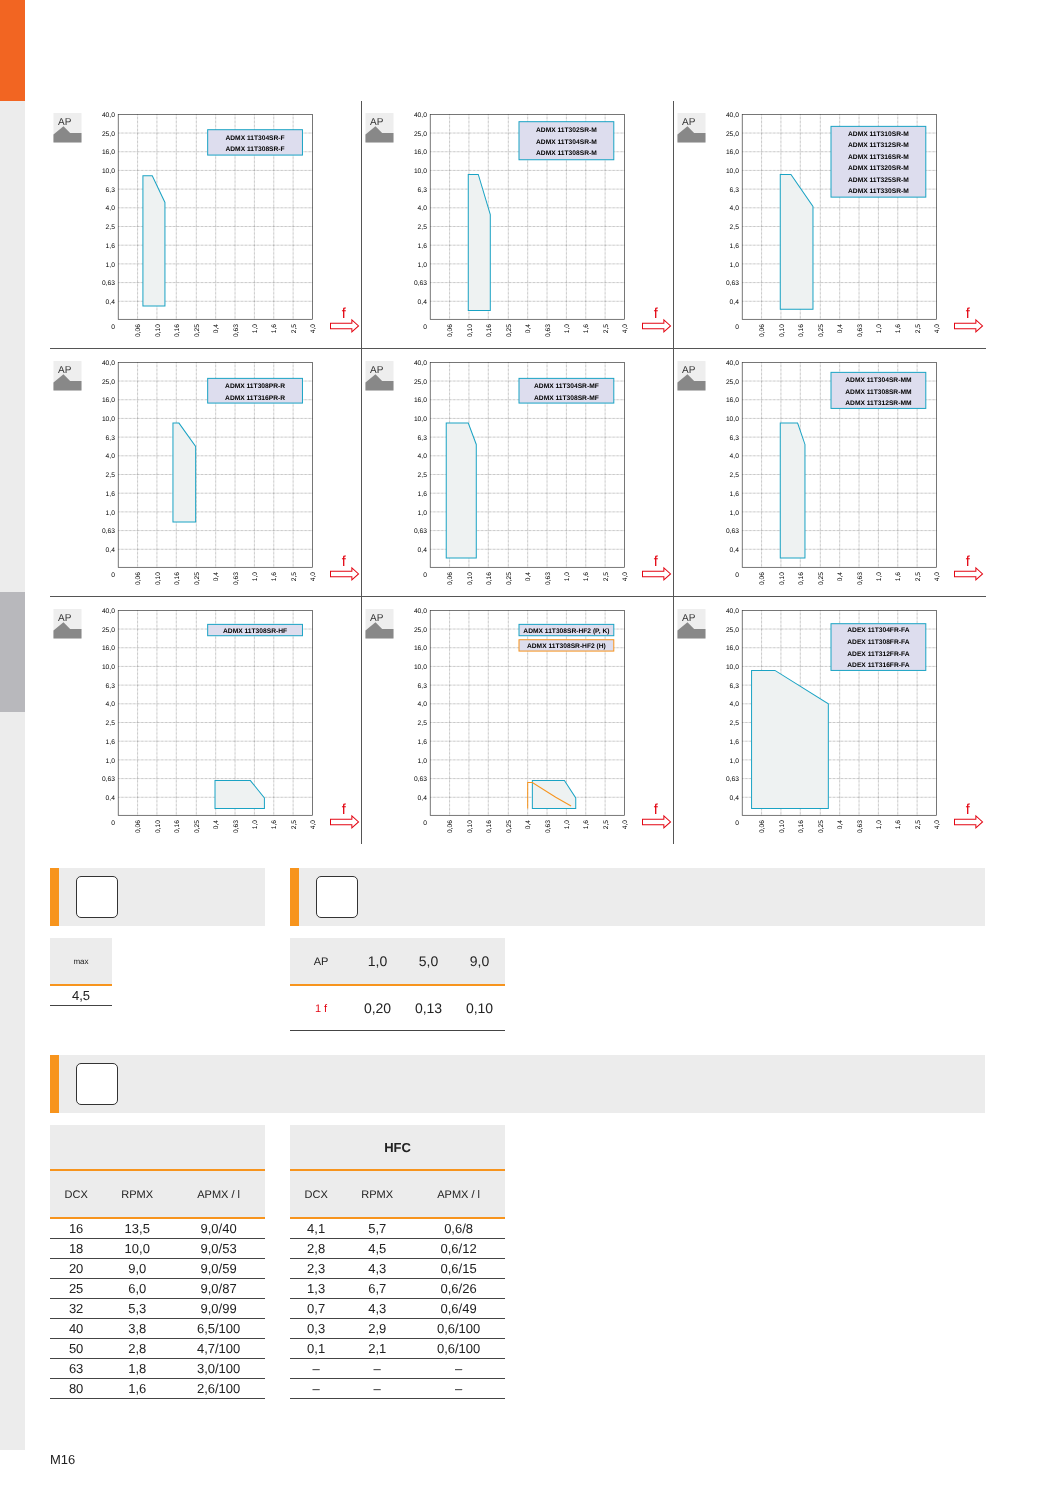AP
ADMX 11T304SR-F
ADMX 11T308SR-F
40,0
25,0
16,0
10,0
6,3
4,0
2,5
1,6
1,0
0,63
0,4
0
0,06
0,10
0,16
0,25
0,4
0,63
1,0
1,6
2,5
4,0
f
AP
ADMX 11T302SR-M
ADMX 11T304SR-M
ADMX 11T308SR-M
40,0
25,0
16,0
10,0
6,3
4,0
2,5
1,6
1,0
0,63
0,4
0
0,06
0,10
0,16
0,25
0,4
0,63
1,0
1,6
2,5
4,0
f
AP
ADMX 11T310SR-M
ADMX 11T312SR-M
ADMX 11T316SR-M
ADMX 11T320SR-M
ADMX 11T325SR-M
ADMX 11T330SR-M
40,0
25,0
16,0
10,0
6,3
4,0
2,5
1,6
1,0
0,63
0,4
0
0,06
0,10
0,16
0,25
0,4
0,63
1,0
1,6
2,5
4,0
f
AP
ADMX 11T308PR-R
ADMX 11T316PR-R
40,0
25,0
16,0
10,0
6,3
4,0
2,5
1,6
1,0
0,63
0,4
0
0,06
0,10
0,16
0,25
0,4
0,63
1,0
1,6
2,5
4,0
f
AP
ADMX 11T304SR-MF
ADMX 11T308SR-MF
40,0
25,0
16,0
10,0
6,3
4,0
2,5
1,6
1,0
0,63
0,4
0
0,06
0,10
0,16
0,25
0,4
0,63
1,0
1,6
2,5
4,0
f
AP
ADMX 11T304SR-MM
ADMX 11T308SR-MM
ADMX 11T312SR-MM
40,0
25,0
16,0
10,0
6,3
4,0
2,5
1,6
1,0
0,63
0,4
0
0,06
0,10
0,16
0,25
0,4
0,63
1,0
1,6
2,5
4,0
f
AP
ADMX 11T308SR-HF
40,0
25,0
16,0
10,0
6,3
4,0
2,5
1,6
1,0
0,63
0,4
0
0,06
0,10
0,16
0,25
0,4
0,63
1,0
1,6
2,5
4,0
f
AP
ADMX 11T308SR-HF2 (P, K)
ADMX 11T308SR-HF2 (H)
40,0
25,0
16,0
10,0
6,3
4,0
2,5
1,6
1,0
0,63
0,4
0
0,06
0,10
0,16
0,25
0,4
0,63
1,0
1,6
2,5
4,0
f
AP
ADEX 11T304FR-FA
ADEX 11T308FR-FA
ADEX 11T312FR-FA
ADEX 11T316FR-FA
40,0
25,0
16,0
10,0
6,3
4,0
2,5
1,6
1,0
0,63
0,4
0
0,06
0,10
0,16
0,25
0,4
0,63
1,0
1,6
2,5
4,0
f
| max |
| --- |
| 4,5 |
| AP | 1,0 | 5,0 | 9,0 |
| 1 f | 0,20 | 0,13 | 0,10 |
| DCX | RPMX | APMX / l |
| --- | --- | --- |
| 16 | 13,5 | 9,0/40 |
| 18 | 10,0 | 9,0/53 |
| 20 | 9,0 | 9,0/59 |
| 25 | 6,0 | 9,0/87 |
| 32 | 5,3 | 9,0/99 |
| 40 | 3,8 | 6,5/100 |
| 50 | 2,8 | 4,7/100 |
| 63 | 1,8 | 3,0/100 |
| 80 | 1,6 | 2,6/100 |
| HFC | | |
| DCX | RPMX | APMX / l |
| 4,1 | 5,7 | 0,6/8 |
| 2,8 | 4,5 | 0,6/12 |
| 2,3 | 4,3 | 0,6/15 |
| 1,3 | 6,7 | 0,6/26 |
| 0,7 | 4,3 | 0,6/49 |
| 0,3 | 2,9 | 0,6/100 |
| 0,1 | 2,1 | 0,6/100 |
| – | – | – |
| – | – | – |
M16